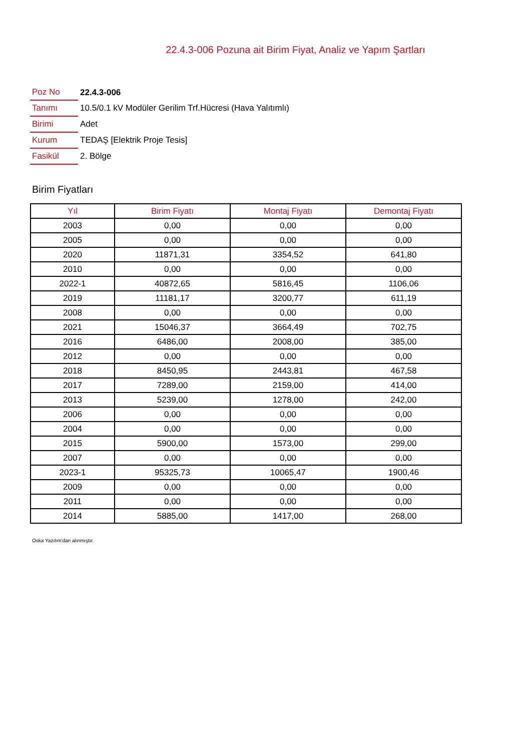22.4.3-006 Pozuna ait Birim Fiyat, Analiz ve Yapım Şartları
| Poz No | 22.4.3-006 |
| Tanımı | 10.5/0.1 kV Modüler Gerilim Trf.Hücresi (Hava Yalıtımlı) |
| Birimi | Adet |
| Kurum | TEDAŞ [Elektrik Proje Tesis] |
| Fasikül | 2. Bölge |
Birim Fiyatları
| Yıl | Birim Fiyatı | Montaj Fiyatı | Demontaj Fiyatı |
| --- | --- | --- | --- |
| 2003 | 0,00 | 0,00 | 0,00 |
| 2005 | 0,00 | 0,00 | 0,00 |
| 2020 | 11871,31 | 3354,52 | 641,80 |
| 2010 | 0,00 | 0,00 | 0,00 |
| 2022-1 | 40872,65 | 5816,45 | 1106,06 |
| 2019 | 11181,17 | 3200,77 | 611,19 |
| 2008 | 0,00 | 0,00 | 0,00 |
| 2021 | 15046,37 | 3664,49 | 702,75 |
| 2016 | 6486,00 | 2008,00 | 385,00 |
| 2012 | 0,00 | 0,00 | 0,00 |
| 2018 | 8450,95 | 2443,81 | 467,58 |
| 2017 | 7289,00 | 2159,00 | 414,00 |
| 2013 | 5239,00 | 1278,00 | 242,00 |
| 2006 | 0,00 | 0,00 | 0,00 |
| 2004 | 0,00 | 0,00 | 0,00 |
| 2015 | 5900,00 | 1573,00 | 299,00 |
| 2007 | 0,00 | 0,00 | 0,00 |
| 2023-1 | 95325,73 | 10065,47 | 1900,46 |
| 2009 | 0,00 | 0,00 | 0,00 |
| 2011 | 0,00 | 0,00 | 0,00 |
| 2014 | 5885,00 | 1417,00 | 268,00 |
Oska Yazılım'dan alınmıştır.